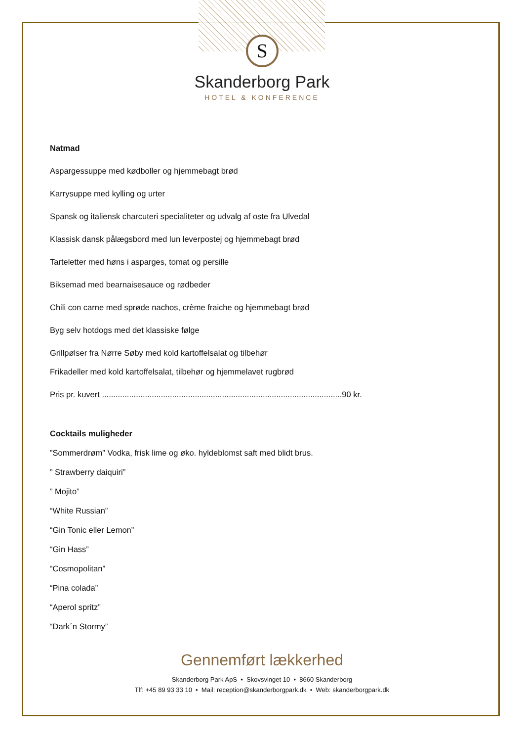S
Skanderborg Park
HOTEL & KONFERENCE
Natmad
Aspargessuppe med kødboller og hjemmebagt brød
Karrysuppe med kylling og urter
Spansk og italiensk charcuteri specialiteter og udvalg af oste fra Ulvedal
Klassisk dansk pålægsbord med lun leverpostej og hjemmebagt brød
Tarteletter med høns i asparges, tomat og persille
Biksemad med bearnaisesauce og rødbeder
Chili con carne med sprøde nachos, crème fraiche og hjemmebagt brød
Byg selv hotdogs med det klassiske følge
Grillpølser fra Nørre Søby med kold kartoffelsalat og tilbehør
Frikadeller med kold kartoffelsalat, tilbehør og hjemmelavet rugbrød
Pris pr. kuvert ..........................................................................................................90 kr.
Cocktails muligheder
”Sommerdrøm” Vodka, frisk lime og øko. hyldeblomst saft med blidt brus.
” Strawberry daiquiri”
” Mojito”
“White Russian”
“Gin Tonic eller Lemon”
“Gin Hass”
“Cosmopolitan”
“Pina colada”
“Aperol spritz”
“Dark´n Stormy”
Gennemført lækkerhed
Skanderborg Park ApS • Skovsvinget 10 • 8660 Skanderborg
Tlf: +45 89 93 33 10 • Mail: reception@skanderborgpark.dk • Web: skanderborgpark.dk